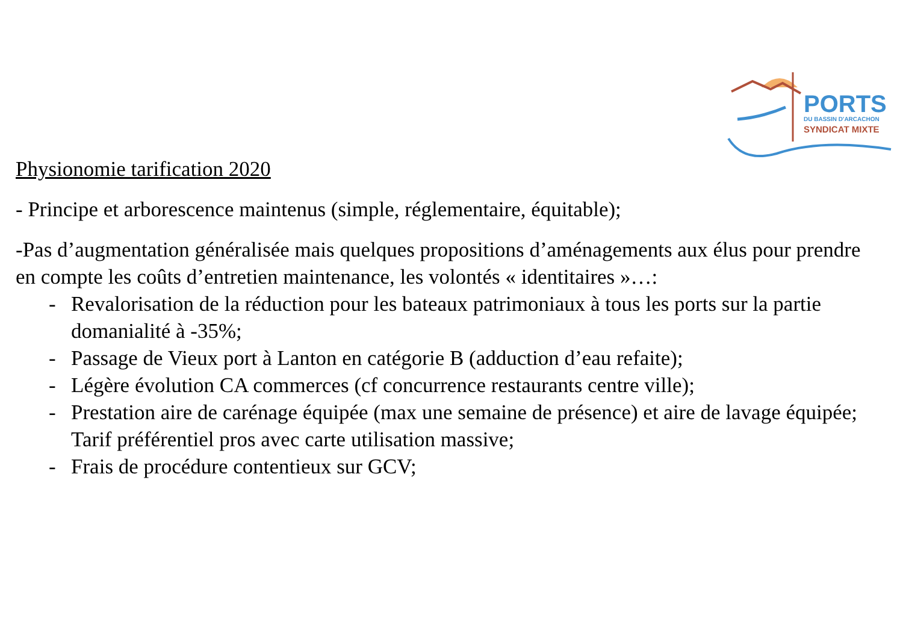PORTS
DU BASSIN D'ARCACHON
SYNDICAT MIXTE
Physionomie tarification 2020
- Principe et arborescence maintenus (simple, réglementaire, équitable);
-Pas d’augmentation généralisée mais quelques propositions d’aménagements aux élus pour prendre en compte les coûts d’entretien maintenance, les volontés « identitaires »…:
- Revalorisation de la réduction pour les bateaux patrimoniaux à tous les ports sur la partie domanialité à -35%;
- Passage de Vieux port à Lanton en catégorie B (adduction d’eau refaite);
- Légère évolution CA commerces (cf concurrence restaurants centre ville);
- Prestation aire de carénage équipée (max une semaine de présence) et aire de lavage équipée; Tarif préférentiel pros avec carte utilisation massive;
- Frais de procédure contentieux sur GCV;